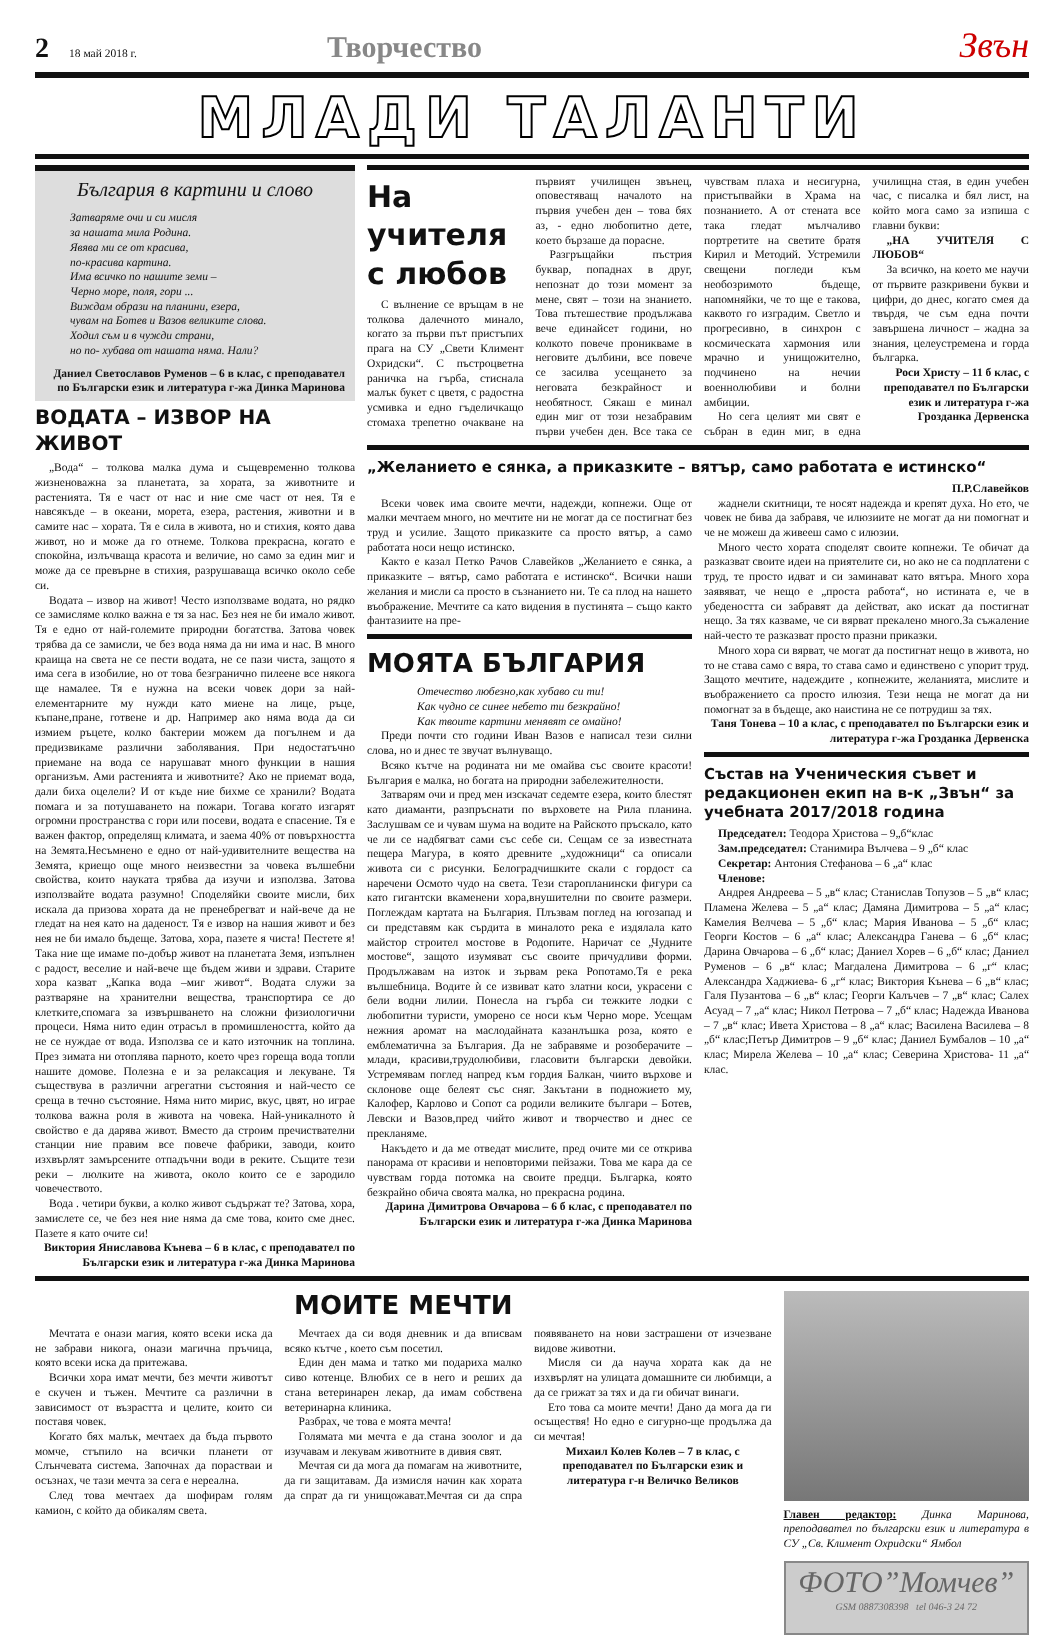2 18 май 2018 г. Творчество Звън
МЛАДИ ТАЛАНТИ
България в картини и слово
Затваряме очи и си мисля
за нашата мила Родина.
Явява ми се от красива,
по-красива картина.
Има всичко по нашите земи –
Черно море, поля, гори ...
Виждам образи на планини, езера,
чувам на Ботев и Вазов великите слова.
Ходил съм и в чужди страни,
но по- хубава от нашата няма. Нали?
Даниел Светославов Руменов – 6 в клас, с преподавател по Български език и литература г-жа Динка Маринова
ВОДАТА – ИЗВОР НА ЖИВОТ
„Вода“ – толкова малка дума и същевременно толкова жизненоважна за планетата, за хората, за животните и растенията. Тя е част от нас и ние сме част от нея. Тя е навсякъде – в океани, морета, езера, растения, животни и в самите нас – хората. Тя е сила в живота, но и стихия, която дава живот, но и може да го отнеме. Толкова прекрасна, когато е спокойна, излъчваща красота и величие, но само за един миг и може да се превърне в стихия, разрушаваща всичко около себе си.
Водата – извор на живот! Често използваме водата, но рядко се замисляме колко важна е тя за нас. Без нея не би имало живот. Тя е едно от най-големите природни богатства. Затова човек трябва да се замисли, че без вода няма да ни има и нас. В много краища на света не се пести водата, не се пази чиста, защото я има сега в изобилие, но от това безгранично пилеене все някога ще намалее. Тя е нужна на всеки човек дори за най-елементарните му нужди като миене на лице, ръце, къпане,пране, готвене и др. Например ако няма вода да си измием ръцете, колко бактерии можем да погълнем и да предизвикаме различни заболявания. При недостатъчно приемане на вода се нарушават много функции в нашия организъм. Ами растенията и животните? Ако не приемат вода, дали биха оцелели? И от къде ние бихме се хранили? Водата помага и за потушаването на пожари. Тогава когато изгарят огромни пространства с гори или посеви, водата е спасение. Тя е важен фактор, определящ климата, и заема 40% от повърхността на Земята.Несъмнено е едно от най-удивителните вещества на Земята, криещо още много неизвестни за човека вълшебни свойства, които науката трябва да изучи и използва. Затова използвайте водата разумно! Споделяйки своите мисли, бих искала да призова хората да не пренебрегват и най-вече да не гледат на нея като на даденост. Тя е извор на нашия живот и без нея не би имало бъдеще. Затова, хора, пазете я чиста! Пестете я! Така ние ще имаме по-добър живот на планетата Земя, изпълнен с радост, веселие и най-вече ще бъдем живи и здрави. Старите хора казват „Капка вода –миг живот“. Водата служи за разтваряне на хранителни вещества, транспортира се до клетките,спомага за извършването на сложни физиологични процеси. Няма нито един отрасъл в промишлеността, който да не се нуждае от вода. Използва се и като източник на топлина. През зимата ни отоплява парното, което чрез гореща вода топли нашите домове. Полезна е и за релаксация и лекуване. Тя съществува в различни агрегатни състояния и най-често се среща в течно състояние. Няма нито мирис, вкус, цвят, но играе толкова важна роля в живота на човека. Най-уникалното ѝ свойство е да дарява живот. Вместо да строим пречиствателни станции ние правим все повече фабрики, заводи, които изхвърлят замърсените отпадъчни води в реките. Същите тези реки – люлките на живота, около които се е зародило човечеството.
Вода . четири букви, а колко живот съдържат те? Затова, хора, замислете се, че без нея ние няма да сме това, които сме днес. Пазете я като очите си!
Виктория Яниславова Кънева – 6 в клас, с преподавател по Български език и литература г-жа Динка Маринова
На учителя с любов
С вълнение се връщам в не толкова далечното минало, когато за първи път пристъпих прага на СУ „Свети Климент Охридски“. С пъстроцветна раничка на гърба, стиснала малък букет с цветя, с радостна усмивка и едно гъделичкащо стомаха трепетно очакване на първият училищен звънец, оповестяващ началото на първия учебен ден – това бях аз, - едно любопитно дете, което бързаше да порасне.
Разгръщайки пъстрия буквар, попаднах в друг, непознат до този момент за мене, свят – този на знанието. Това пътешествие продължава вече единайсет години, но колкото повече проникваме в неговите дълбини, все повече се засилва усещането за неговата безкрайност и необятност. Сякаш е минал един миг от този незабравим първи учебен ден. Все така се чувствам плаха и несигурна, пристъпвайки в Храма на познанието. А от стената все така гледат мълчаливо портретите на светите братя Кирил и Методий. Устремили свещени погледи към необозримото бъдеще, напомняйки, че то ще е такова, каквото го изградим. Светло и прогресивно, в синхрон с космическата хармония или мрачно и унищожително, подчинено на нечии военнолюбиви и болни амбиции.
Но сега целият ми свят е събран в един миг, в една училищна стая, в един учебен час, с писалка и бял лист, на който мога само за изпиша с главни букви:
„НА УЧИТЕЛЯ С ЛЮБОВ“
За всичко, на което ме научи от първите разкривени букви и цифри, до днес, когато смея да твърдя, че съм една почти завършена личност – жадна за знания, целеустремена и горда българка.
Роси Христу – 11 б клас, с преподавател по Български език и литература г-жа Грозданка Дервенска
„Желанието е сянка, а приказките – вятър, само работата е истинско“
П.Р.Славейков
Всеки човек има своите мечти, надежди, копнежи. Още от малки мечтаем много, но мечтите ни не могат да се постигнат без труд и усилие. Защото приказките са просто вятър, а само работата носи нещо истинско.
Както е казал Петко Рачов Славейков „Желанието е сянка, а приказките – вятър, само работата е истинско“. Всички наши желания и мисли са просто в съзнанието ни. Те са плод на нашето въображение. Мечтите са като видения в пустинята – също както фантазиите на пре-
МОЯТА БЪЛГАРИЯ
Отечество любезно,как хубаво си ти!
Как чудно се синее небето ти безкрайно!
Как твоите картини менявят се омайно!
Преди почти сто години Иван Вазов е написал тези силни слова, но и днес те звучат вълнуващо.
Всяко кътче на родината ни ме омайва със своите красоти! България е малка, но богата на природни забележителности.
Затварям очи и пред мен изскачат седемте езера, които блестят като диаманти, разпръснати по върховете на Рила планина. Заслушвам се и чувам шума на водите на Райското пръскало, като че ли се надбягват сами със себе си. Сещам се за известната пещера Магура, в която древните „художници“ са описали живота си с рисунки. Белоградчишките скали с гордост са наречени Осмото чудо на света. Тези старопланински фигури са като гигантски вкаменени хора,внушителни по своите размери. Поглеждам картата на България. Плъзвам поглед на югозапад и си представям как сърдита в миналото река е издялала като майстор строител мостове в Родопите. Наричат се „Чудните мостове“, защото изумяват със своите причудливи форми. Продължавам на изток и зървам река Ропотамо.Тя е река вълшебница. Водите ѝ се извиват като златни коси, украсени с бели водни лилии. Понесла на гърба си тежките лодки с любопитни туристи, уморено се носи към Черно море. Усещам нежния аромат на маслодайната казанлъшка роза, която е емблематична за България. Да не забравяме и розоберачите – млади, красиви,трудолюбиви, гласовити български девойки. Устремявам поглед напред към гордия Балкан, чиито върхове и склонове още белеят със сняг. Закътани в подножието му, Калофер, Карлово и Сопот са родили великите българи – Ботев, Левски и Вазов,пред чийто живот и творчество и днес се прекланяме.
Накъдето и да ме отведат мислите, пред очите ми се открива панорама от красиви и неповторими пейзажи. Това ме кара да се чувствам горда потомка на своите предци. Българка, която безкрайно обича своята малка, но прекрасна родина.
Дарина Димитрова Овчарова – 6 б клас, с преподавател по Български език и литература г-жа Динка Маринова
жаднели скитници, те носят надежда и крепят духа. Но ето, че човек не бива да забравя, че илюзиите не могат да ни помогнат и че не можеш да живееш само с илюзии.
Много често хората споделят своите копнежи. Те обичат да разказват своите идеи на приятелите си, но ако не са подплатени с труд, те просто идват и си заминават като вятъра. Много хора заявяват, че нещо е „проста работа“, но истината е, че в убедеността си забравят да действат, ако искат да постигнат нещо. За тях казваме, че си вярват прекалено много.За съжаление най-често те разказват просто празни приказки.
Много хора си вярват, че могат да постигнат нещо в живота, но то не става само с вяра, то става само и единствено с упорит труд. Защото мечтите, надеждите , копнежите, желанията, мислите и въображението са просто илюзия. Тези неща не могат да ни помогнат за в бъдеще, ако наистина не се потрудиш за тях.
Таня Тонева – 10 а клас, с преподавател по Български език и литература г-жа Грозданка Дервенска
Състав на Ученическия съвет и редакционен екип на в-к „Звън“ за учебната 2017/2018 година
Председател: Теодора Христова – 9„б“клас
Зам.председател: Станимира Вълчева – 9 „б“ клас
Секретар: Антония Стефанова – 6 „а“ клас
Членове:
Андрея Андреева – 5 „в“ клас; Станислав Топузов – 5 „в“ клас; Пламена Желева – 5 „а“ клас; Дамяна Димитрова – 5 „а“ клас; Камелия Велчева – 5 „б“ клас; Мария Иванова – 5 „б“ клас; Георги Костов – 6 „а“ клас; Александра Ганева – 6 „б“ клас; Дарина Овчарова – 6 „б“ клас; Даниел Хорев – 6 „б“ клас; Даниел Руменов – 6 „в“ клас; Магдалена Димитрова – 6 „г“ клас; Александра Хаджиева- 6 „г“ клас; Виктория Кънева – 6 „в“ клас; Галя Пузантова – 6 „в“ клас; Георги Калъчев – 7 „в“ клас; Салех Асуад – 7 „а“ клас; Никол Петрова – 7 „б“ клас; Надежда Иванова – 7 „в“ клас; Ивета Христова – 8 „а“ клас; Василена Василева – 8 „б“ клас;Петър Димитров – 9 „б“ клас; Даниел Бумбалов – 10 „а“ клас; Мирела Желева – 10 „а“ клас; Северина Христова- 11 „а“ клас.
МОИТЕ МЕЧТИ
Мечтата е онази магия, която всеки иска да не забрави никога, онази магична пръчица, която всеки иска да притежава.
Всички хора имат мечти, без мечти животът е скучен и тъжен. Мечтите са различни в зависимост от възрастта и целите, които си поставя човек.
Когато бях малък, мечтаех да бъда първото момче, стъпило на всички планети от Слънчевата система. Започнах да порастваи и осъзнах, че тази мечта за сега е нереална.
След това мечтаех да шофирам голям камион, с който да обикалям света.
Мечтаех да си водя дневник и да вписвам всяко кътче , което съм посетил.
Един ден мама и татко ми подариха малко сиво котенце. Влюбих се в него и реших да стана ветеринарен лекар, да имам собствена ветеринарна клиника.
Разбрах, че това е моята мечта!
Голямата ми мечта е да стана зоолог и да изучавам и лекувам животните в дивия свят.
Мечтая си да мога да помагам на животните, да ги защитавам. Да измисля начин как хората да спрат да ги унищожават.Мечтая си да спра появяването на нови застрашени от изчезване видове животни.
Мисля си да науча хората как да не изхвърлят на улицата домашните си любимци, а да се грижат за тях и да ги обичат винаги.
Ето това са моите мечти! Дано да мога да ги осъществя! Но едно е сигурно-ще продължа да си мечтая!
Михаил Колев Колев – 7 в клас, с преподавател по Български език и литература г-н Величко Великов
Главен редактор: Динка Маринова, преподавател по български език и литература в СУ „Св. Климент Охридски“ Ямбол
ФОТО”Момчев”
GSM 0887308398 tel 046-3 24 72